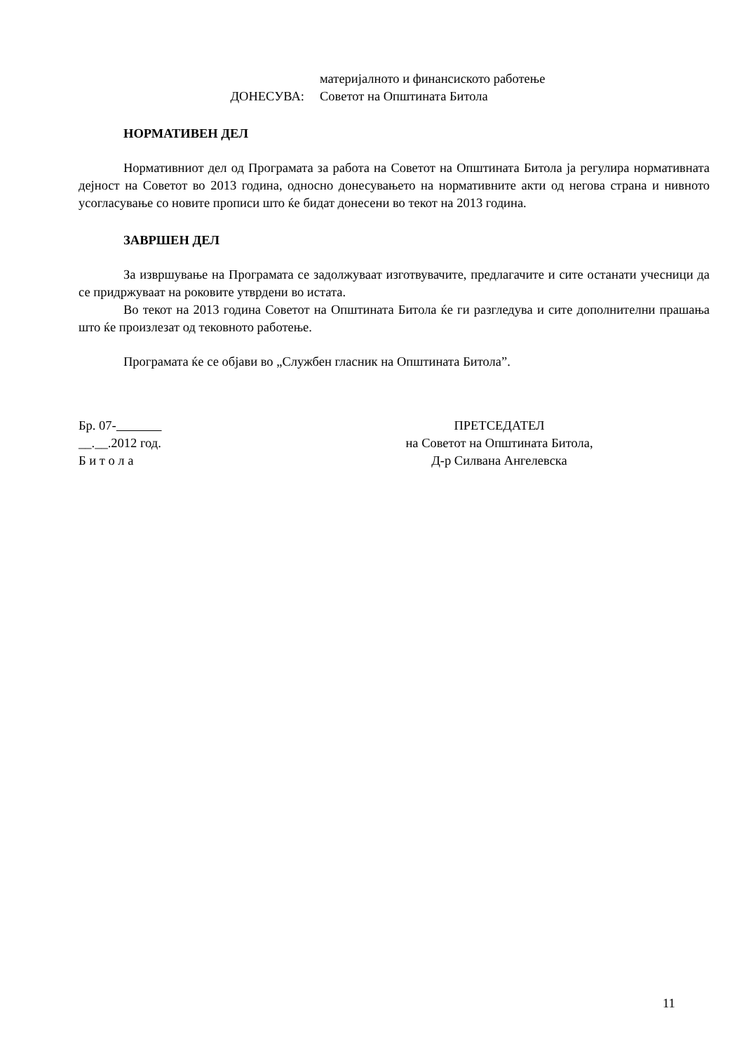материјалното и финансиското работење
ДОНЕСУВА: Советот на Општината Битола
НОРМАТИВЕН ДЕЛ
Нормативниот дел од Програмата за работа на Советот на Општината Битола ја регулира нормативната дејност на Советот во 2013 година, односно донесувањето на нормативните акти од негова страна и нивното усогласување со новите прописи што ќе бидат донесени во текот на 2013 година.
ЗАВРШЕН ДЕЛ
За извршување на Програмата се задолжуваат изготвувачите, предлагачите и сите останати учесници да се придржуваат на роковите утврдени во истата.
Во текот на 2013 година Советот на Општината Битола ќе ги разгледува и сите дополнителни прашања што ќе произлезат од тековното работење.
Програмата ќе се објави во „Службен гласник на Општината Битола”.
Бр. 07-
__.__.2012 год.
Б и т о л а
ПРЕТСЕДАТЕЛ
на Советот на Општината Битола,
Д-р Силвана Ангелевска
11